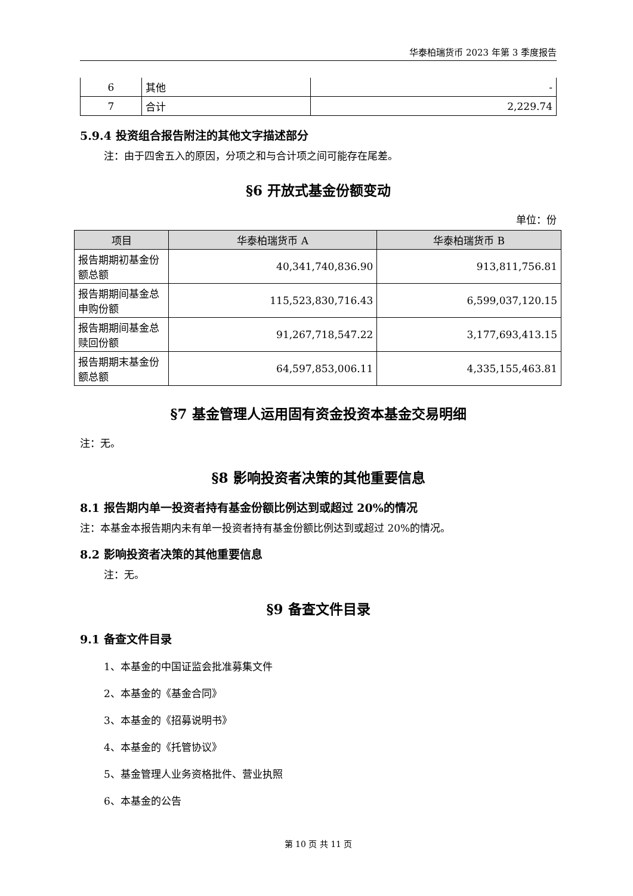华泰柏瑞货币 2023 年第 3 季度报告
| 6 | 其他 | - |
| 7 | 合计 | 2,229.74 |
5.9.4 投资组合报告附注的其他文字描述部分
注：由于四舍五入的原因，分项之和与合计项之间可能存在尾差。
§6 开放式基金份额变动
单位：份
| 项目 | 华泰柏瑞货币 A | 华泰柏瑞货币 B |
| --- | --- | --- |
| 报告期期初基金份额总额 | 40,341,740,836.90 | 913,811,756.81 |
| 报告期期间基金总申购份额 | 115,523,830,716.43 | 6,599,037,120.15 |
| 报告期期间基金总赎回份额 | 91,267,718,547.22 | 3,177,693,413.15 |
| 报告期期末基金份额总额 | 64,597,853,006.11 | 4,335,155,463.81 |
§7 基金管理人运用固有资金投资本基金交易明细
注：无。
§8 影响投资者决策的其他重要信息
8.1 报告期内单一投资者持有基金份额比例达到或超过 20%的情况
注：本基金本报告期内未有单一投资者持有基金份额比例达到或超过 20%的情况。
8.2 影响投资者决策的其他重要信息
注：无。
§9 备查文件目录
9.1 备查文件目录
1、本基金的中国证监会批准募集文件
2、本基金的《基金合同》
3、本基金的《招募说明书》
4、本基金的《托管协议》
5、基金管理人业务资格批件、营业执照
6、本基金的公告
第 10 页 共 11 页